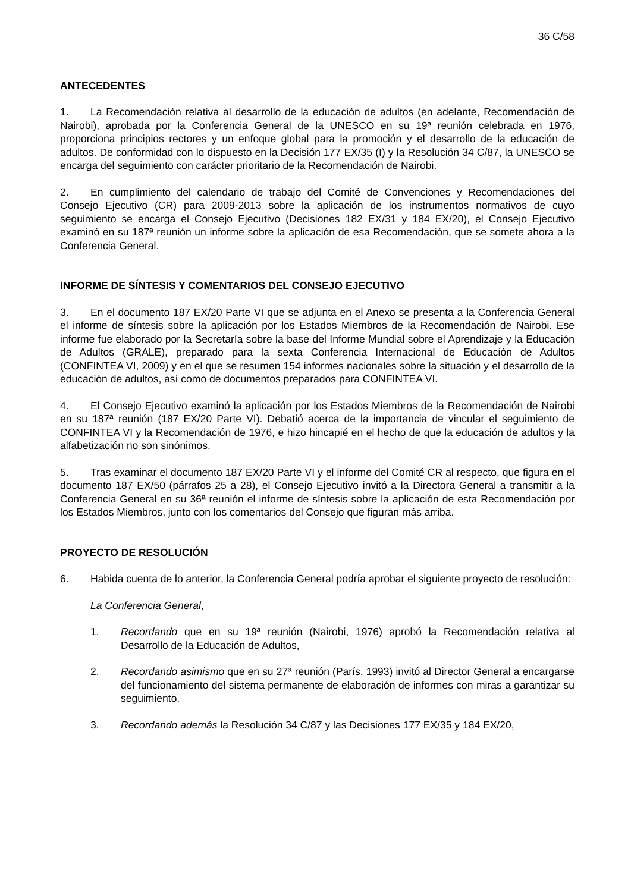36 C/58
ANTECEDENTES
1. La Recomendación relativa al desarrollo de la educación de adultos (en adelante, Recomendación de Nairobi), aprobada por la Conferencia General de la UNESCO en su 19ª reunión celebrada en 1976, proporciona principios rectores y un enfoque global para la promoción y el desarrollo de la educación de adultos. De conformidad con lo dispuesto en la Decisión 177 EX/35 (I) y la Resolución 34 C/87, la UNESCO se encarga del seguimiento con carácter prioritario de la Recomendación de Nairobi.
2. En cumplimiento del calendario de trabajo del Comité de Convenciones y Recomendaciones del Consejo Ejecutivo (CR) para 2009-2013 sobre la aplicación de los instrumentos normativos de cuyo seguimiento se encarga el Consejo Ejecutivo (Decisiones 182 EX/31 y 184 EX/20), el Consejo Ejecutivo examinó en su 187ª reunión un informe sobre la aplicación de esa Recomendación, que se somete ahora a la Conferencia General.
INFORME DE SÍNTESIS Y COMENTARIOS DEL CONSEJO EJECUTIVO
3. En el documento 187 EX/20 Parte VI que se adjunta en el Anexo se presenta a la Conferencia General el informe de síntesis sobre la aplicación por los Estados Miembros de la Recomendación de Nairobi. Ese informe fue elaborado por la Secretaría sobre la base del Informe Mundial sobre el Aprendizaje y la Educación de Adultos (GRALE), preparado para la sexta Conferencia Internacional de Educación de Adultos (CONFINTEA VI, 2009) y en el que se resumen 154 informes nacionales sobre la situación y el desarrollo de la educación de adultos, así como de documentos preparados para CONFINTEA VI.
4. El Consejo Ejecutivo examinó la aplicación por los Estados Miembros de la Recomendación de Nairobi en su 187ª reunión (187 EX/20 Parte VI). Debatió acerca de la importancia de vincular el seguimiento de CONFINTEA VI y la Recomendación de 1976, e hizo hincapié en el hecho de que la educación de adultos y la alfabetización no son sinónimos.
5. Tras examinar el documento 187 EX/20 Parte VI y el informe del Comité CR al respecto, que figura en el documento 187 EX/50 (párrafos 25 a 28), el Consejo Ejecutivo invitó a la Directora General a transmitir a la Conferencia General en su 36ª reunión el informe de síntesis sobre la aplicación de esta Recomendación por los Estados Miembros, junto con los comentarios del Consejo que figuran más arriba.
PROYECTO DE RESOLUCIÓN
6. Habida cuenta de lo anterior, la Conferencia General podría aprobar el siguiente proyecto de resolución:
La Conferencia General,
1. Recordando que en su 19ª reunión (Nairobi, 1976) aprobó la Recomendación relativa al Desarrollo de la Educación de Adultos,
2. Recordando asimismo que en su 27ª reunión (París, 1993) invitó al Director General a encargarse del funcionamiento del sistema permanente de elaboración de informes con miras a garantizar su seguimiento,
3. Recordando además la Resolución 34 C/87 y las Decisiones 177 EX/35 y 184 EX/20,